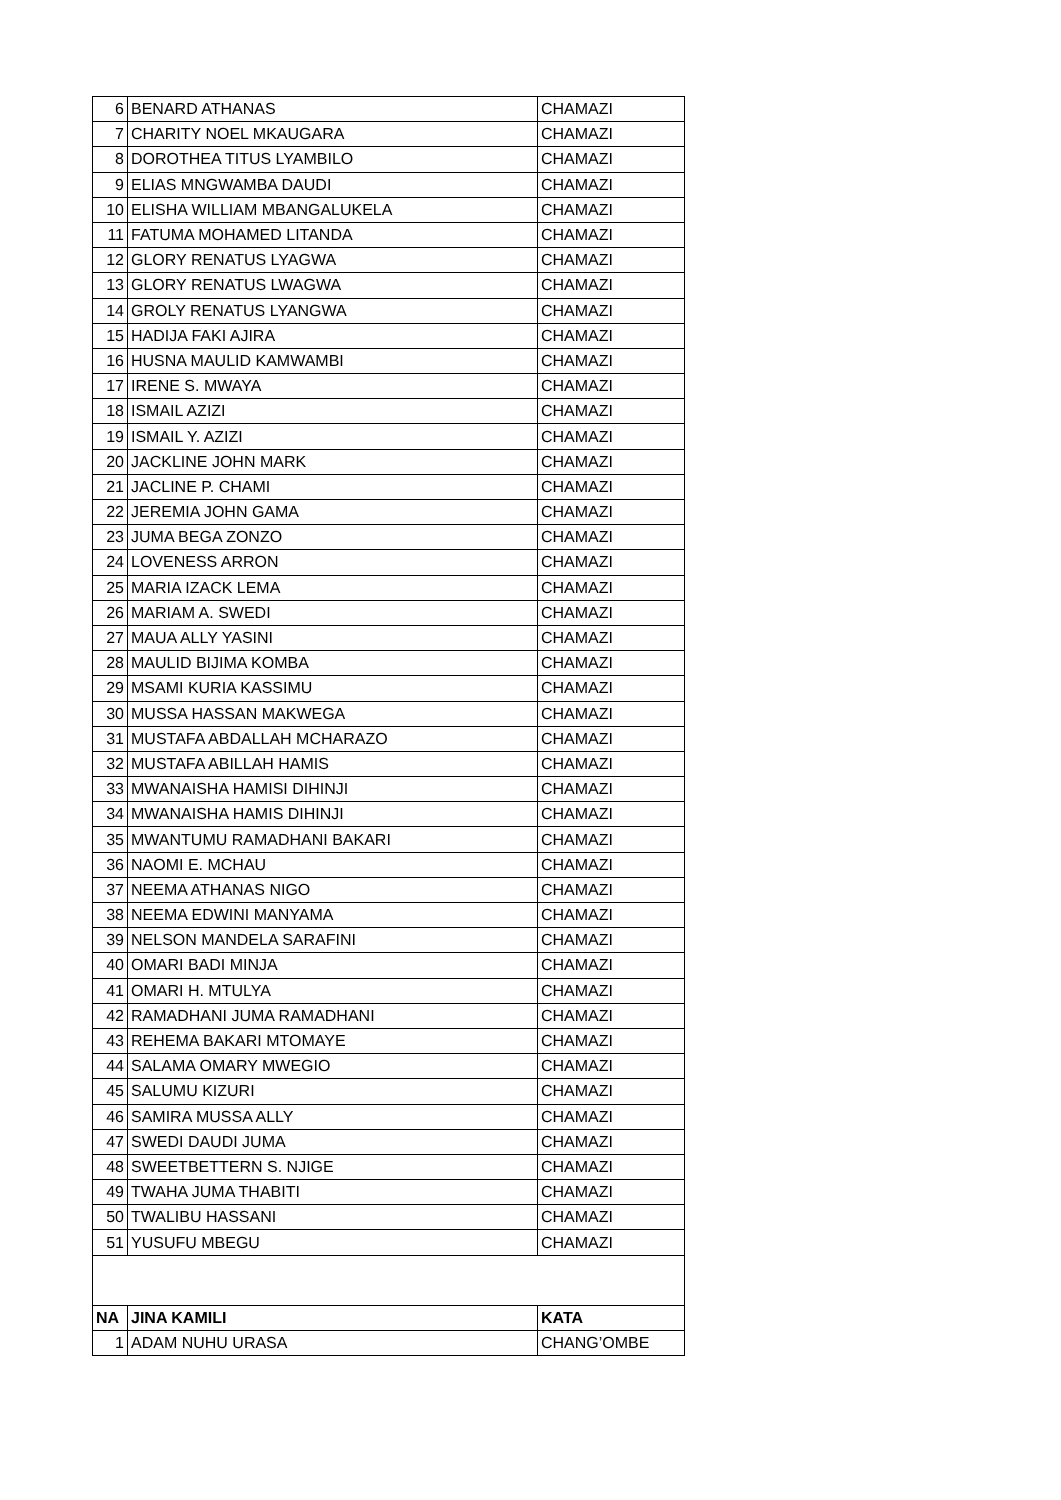| 6 | BENARD ATHANAS | CHAMAZI |
| 7 | CHARITY NOEL MKAUGARA | CHAMAZI |
| 8 | DOROTHEA TITUS LYAMBILO | CHAMAZI |
| 9 | ELIAS MNGWAMBA DAUDI | CHAMAZI |
| 10 | ELISHA WILLIAM MBANGALUKELA | CHAMAZI |
| 11 | FATUMA MOHAMED LITANDA | CHAMAZI |
| 12 | GLORY RENATUS LYAGWA | CHAMAZI |
| 13 | GLORY RENATUS LWAGWA | CHAMAZI |
| 14 | GROLY RENATUS LYANGWA | CHAMAZI |
| 15 | HADIJA FAKI AJIRA | CHAMAZI |
| 16 | HUSNA MAULID KAMWAMBI | CHAMAZI |
| 17 | IRENE S. MWAYA | CHAMAZI |
| 18 | ISMAIL AZIZI | CHAMAZI |
| 19 | ISMAIL Y. AZIZI | CHAMAZI |
| 20 | JACKLINE JOHN MARK | CHAMAZI |
| 21 | JACLINE P. CHAMI | CHAMAZI |
| 22 | JEREMIA JOHN GAMA | CHAMAZI |
| 23 | JUMA BEGA ZONZO | CHAMAZI |
| 24 | LOVENESS ARRON | CHAMAZI |
| 25 | MARIA IZACK LEMA | CHAMAZI |
| 26 | MARIAM A. SWEDI | CHAMAZI |
| 27 | MAUA ALLY YASINI | CHAMAZI |
| 28 | MAULID BIJIMA KOMBA | CHAMAZI |
| 29 | MSAMI KURIA KASSIMU | CHAMAZI |
| 30 | MUSSA HASSAN MAKWEGA | CHAMAZI |
| 31 | MUSTAFA ABDALLAH MCHARAZO | CHAMAZI |
| 32 | MUSTAFA ABILLAH HAMIS | CHAMAZI |
| 33 | MWANAISHA HAMISI DIHINJI | CHAMAZI |
| 34 | MWANAISHA HAMIS DIHINJI | CHAMAZI |
| 35 | MWANTUMU RAMADHANI BAKARI | CHAMAZI |
| 36 | NAOMI E. MCHAU | CHAMAZI |
| 37 | NEEMA ATHANAS NIGO | CHAMAZI |
| 38 | NEEMA EDWINI MANYAMA | CHAMAZI |
| 39 | NELSON MANDELA SARAFINI | CHAMAZI |
| 40 | OMARI BADI MINJA | CHAMAZI |
| 41 | OMARI H. MTULYA | CHAMAZI |
| 42 | RAMADHANI JUMA RAMADHANI | CHAMAZI |
| 43 | REHEMA BAKARI MTOMAYE | CHAMAZI |
| 44 | SALAMA OMARY MWEGIO | CHAMAZI |
| 45 | SALUMU KIZURI | CHAMAZI |
| 46 | SAMIRA MUSSA ALLY | CHAMAZI |
| 47 | SWEDI DAUDI JUMA | CHAMAZI |
| 48 | SWEETBETTERN S. NJIGE | CHAMAZI |
| 49 | TWAHA JUMA THABITI | CHAMAZI |
| 50 | TWALIBU HASSANI | CHAMAZI |
| 51 | YUSUFU MBEGU | CHAMAZI |
| NA | JINA KAMILI | KATA |
| 1 | ADAM NUHU URASA | CHANG’OMBE |